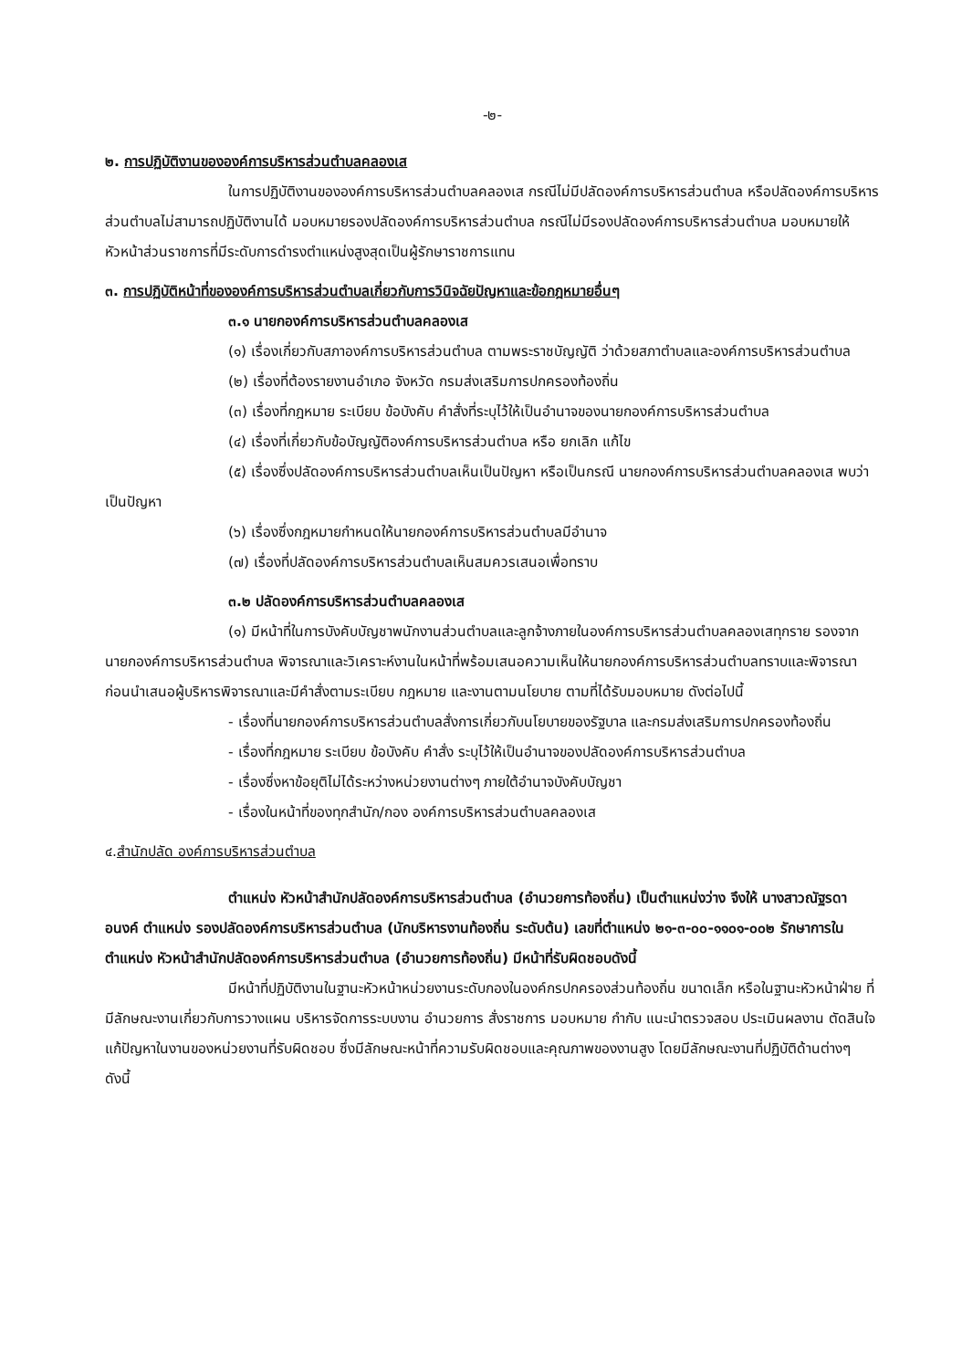-๒-
๒. การปฏิบัติงานขององค์การบริหารส่วนตำบลคลองเส
ในการปฏิบัติงานขององค์การบริหารส่วนตำบลคลองเส กรณีไม่มีปลัดองค์การบริหารส่วนตำบล หรือปลัดองค์การบริหารส่วนตำบลไม่สามารถปฏิบัติงานได้ มอบหมายรองปลัดองค์การบริหารส่วนตำบล กรณีไม่มีรองปลัดองค์การบริหารส่วนตำบล มอบหมายให้หัวหน้าส่วนราชการที่มีระดับการดำรงตำแหน่งสูงสุดเป็นผู้รักษาราชการแทน
๓. การปฏิบัติหน้าที่ขององค์การบริหารส่วนตำบลเกี่ยวกับการวินิจฉัยปัญหาและข้อกฎหมายอื่นๆ
๓.๑ นายกองค์การบริหารส่วนตำบลคลองเส
(๑) เรื่องเกี่ยวกับสภาองค์การบริหารส่วนตำบล ตามพระราชบัญญัติ ว่าด้วยสภาตำบลและองค์การบริหารส่วนตำบล
(๒) เรื่องที่ต้องรายงานอำเภอ จังหวัด กรมส่งเสริมการปกครองท้องถิ่น
(๓) เรื่องที่กฎหมาย ระเบียบ ข้อบังคับ คำสั่งที่ระบุไว้ให้เป็นอำนาจของนายกองค์การบริหารส่วนตำบล
(๔) เรื่องที่เกี่ยวกับข้อบัญญัติองค์การบริหารส่วนตำบล หรือ ยกเลิก แก้ไข
(๕) เรื่องซึ่งปลัดองค์การบริหารส่วนตำบลเห็นเป็นปัญหา หรือเป็นกรณี นายกองค์การบริหารส่วนตำบลคลองเส พบว่าเป็นปัญหา
(๖) เรื่องซึ่งกฎหมายกำหนดให้นายกองค์การบริหารส่วนตำบลมีอำนาจ
(๗) เรื่องที่ปลัดองค์การบริหารส่วนตำบลเห็นสมควรเสนอเพื่อทราบ
๓.๒ ปลัดองค์การบริหารส่วนตำบลคลองเส
(๑) มีหน้าที่ในการบังคับบัญชาพนักงานส่วนตำบลและลูกจ้างภายในองค์การบริหารส่วนตำบลคลองเสทุกราย รองจากนายกองค์การบริหารส่วนตำบล พิจารณาและวิเคราะห์งานในหน้าที่พร้อมเสนอความเห็นให้นายกองค์การบริหารส่วนตำบลทราบและพิจารณาก่อนนำเสนอผู้บริหารพิจารณาและมีคำสั่งตามระเบียบ กฎหมาย และงานตามนโยบาย ตามที่ได้รับมอบหมาย ดังต่อไปนี้
- เรื่องที่นายกองค์การบริหารส่วนตำบลสั่งการเกี่ยวกับนโยบายของรัฐบาล และกรมส่งเสริมการปกครองท้องถิ่น
- เรื่องที่กฎหมาย ระเบียบ ข้อบังคับ คำสั่ง ระบุไว้ให้เป็นอำนาจของปลัดองค์การบริหารส่วนตำบล
- เรื่องซึ่งหาข้อยุติไม่ได้ระหว่างหน่วยงานต่างๆ ภายใต้อำนาจบังคับบัญชา
- เรื่องในหน้าที่ของทุกสำนัก/กอง องค์การบริหารส่วนตำบลคลองเส
๔.สำนักปลัด องค์การบริหารส่วนตำบล
ตำแหน่ง หัวหน้าสำนักปลัดองค์การบริหารส่วนตำบล (อำนวยการท้องถิ่น) เป็นตำแหน่งว่าง จึงให้ นางสาวณัฐรดา อนงค์ ตำแหน่ง รองปลัดองค์การบริหารส่วนตำบล (นักบริหารงานท้องถิ่น ระดับต้น) เลขที่ตำแหน่ง ๒๑-๓-๐๐-๑๑๐๑-๐๐๒ รักษาการในตำแหน่ง หัวหน้าสำนักปลัดองค์การบริหารส่วนตำบล (อำนวยการท้องถิ่น) มีหน้าที่รับผิดชอบดังนี้
มีหน้าที่ปฏิบัติงานในฐานะหัวหน้าหน่วยงานระดับกองในองค์กรปกครองส่วนท้องถิ่น ขนาดเล็ก หรือในฐานะหัวหน้าฝ่าย ที่มีลักษณะงานเกี่ยวกับการวางแผน บริหารจัดการระบบงาน อำนวยการ สั่งราชการ มอบหมาย กำกับ แนะนำตรวจสอบ ประเมินผลงาน ตัดสินใจแก้ปัญหาในงานของหน่วยงานที่รับผิดชอบ ซึ่งมีลักษณะหน้าที่ความรับผิดชอบและคุณภาพของงานสูง โดยมีลักษณะงานที่ปฏิบัติด้านต่างๆ ดังนี้